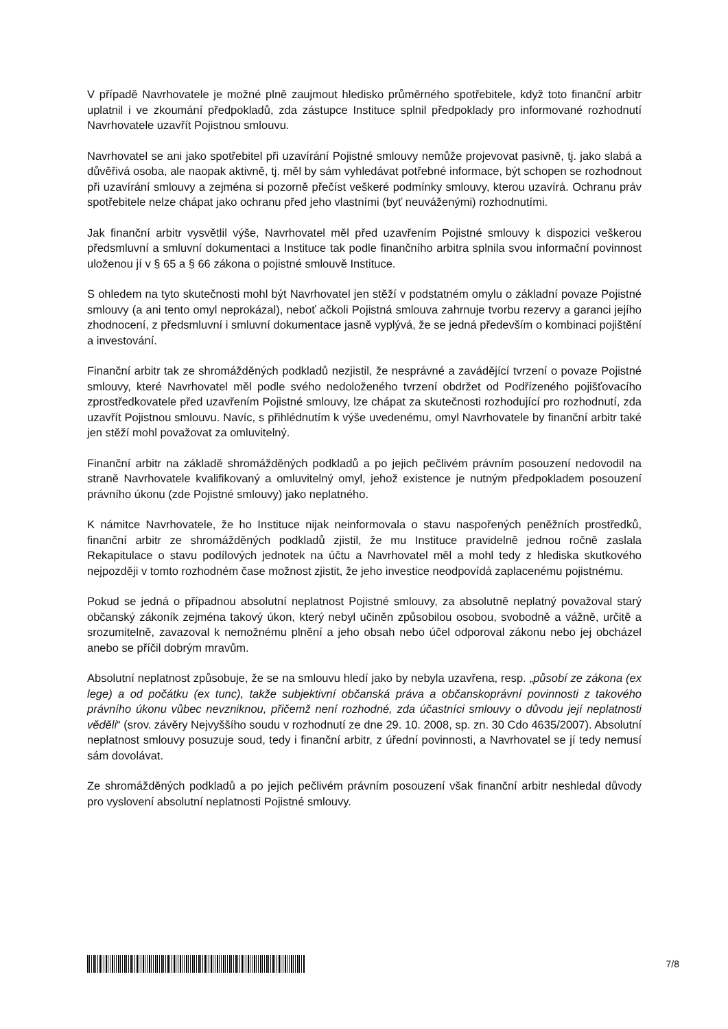V případě Navrhovatele je možné plně zaujmout hledisko průměrného spotřebitele, když toto finanční arbitr uplatnil i ve zkoumání předpokladů, zda zástupce Instituce splnil předpoklady pro informované rozhodnutí Navrhovatele uzavřít Pojistnou smlouvu.
Navrhovatel se ani jako spotřebitel při uzavírání Pojistné smlouvy nemůže projevovat pasivně, tj. jako slabá a důvěřivá osoba, ale naopak aktivně, tj. měl by sám vyhledávat potřebné informace, být schopen se rozhodnout při uzavírání smlouvy a zejména si pozorně přečíst veškeré podmínky smlouvy, kterou uzavírá. Ochranu práv spotřebitele nelze chápat jako ochranu před jeho vlastními (byť neuváženými) rozhodnutími.
Jak finanční arbitr vysvětlil výše, Navrhovatel měl před uzavřením Pojistné smlouvy k dispozici veškerou předsmluvní a smluvní dokumentaci a Instituce tak podle finančního arbitra splnila svou informační povinnost uloženou jí v § 65 a § 66 zákona o pojistné smlouvě Instituce.
S ohledem na tyto skutečnosti mohl být Navrhovatel jen stěží v podstatném omylu o základní povaze Pojistné smlouvy (a ani tento omyl neprokázal), neboť ačkoli Pojistná smlouva zahrnuje tvorbu rezervy a garanci jejího zhodnocení, z předsmluvní i smluvní dokumentace jasně vyplývá, že se jedná především o kombinaci pojištění a investování.
Finanční arbitr tak ze shromážděných podkladů nezjistil, že nesprávné a zavádějící tvrzení o povaze Pojistné smlouvy, které Navrhovatel měl podle svého nedoloženého tvrzení obdržet od Podřízeného pojišťovacího zprostředkovatele před uzavřením Pojistné smlouvy, lze chápat za skutečnosti rozhodující pro rozhodnutí, zda uzavřít Pojistnou smlouvu. Navíc, s přihlédnutím k výše uvedenému, omyl Navrhovatele by finanční arbitr také jen stěží mohl považovat za omluvitelný.
Finanční arbitr na základě shromážděných podkladů a po jejich pečlivém právním posouzení nedovodil na straně Navrhovatele kvalifikovaný a omluvitelný omyl, jehož existence je nutným předpokladem posouzení právního úkonu (zde Pojistné smlouvy) jako neplatného.
K námitce Navrhovatele, že ho Instituce nijak neinformovala o stavu naspořených peněžních prostředků, finanční arbitr ze shromážděných podkladů zjistil, že mu Instituce pravidelně jednou ročně zaslala Rekapitulace o stavu podílových jednotek na účtu a Navrhovatel měl a mohl tedy z hlediska skutkového nejpozději v tomto rozhodném čase možnost zjistit, že jeho investice neodpovídá zaplacenému pojistnému.
Pokud se jedná o případnou absolutní neplatnost Pojistné smlouvy, za absolutně neplatný považoval starý občanský zákoník zejména takový úkon, který nebyl učiněn způsobilou osobou, svobodně a vážně, určitě a srozumitelně, zavazoval k nemožnému plnění a jeho obsah nebo účel odporoval zákonu nebo jej obcházel anebo se příčil dobrým mravům.
Absolutní neplatnost způsobuje, že se na smlouvu hledí jako by nebyla uzavřena, resp. „působí ze zákona (ex lege) a od počátku (ex tunc), takže subjektivní občanská práva a občanskoprávní povinnosti z takového právního úkonu vůbec nevzniknou, přičemž není rozhodné, zda účastníci smlouvy o důvodu její neplatnosti věděli“ (srov. závěry Nejvyššího soudu v rozhodnutí ze dne 29. 10. 2008, sp. zn. 30 Cdo 4635/2007). Absolutní neplatnost smlouvy posuzuje soud, tedy i finanční arbitr, z úřední povinnosti, a Navrhovatel se jí tedy nemusí sám dovolávat.
Ze shromážděných podkladů a po jejich pečlivém právním posouzení však finanční arbitr neshledal důvody pro vyslovení absolutní neplatnosti Pojistné smlouvy.
7/8